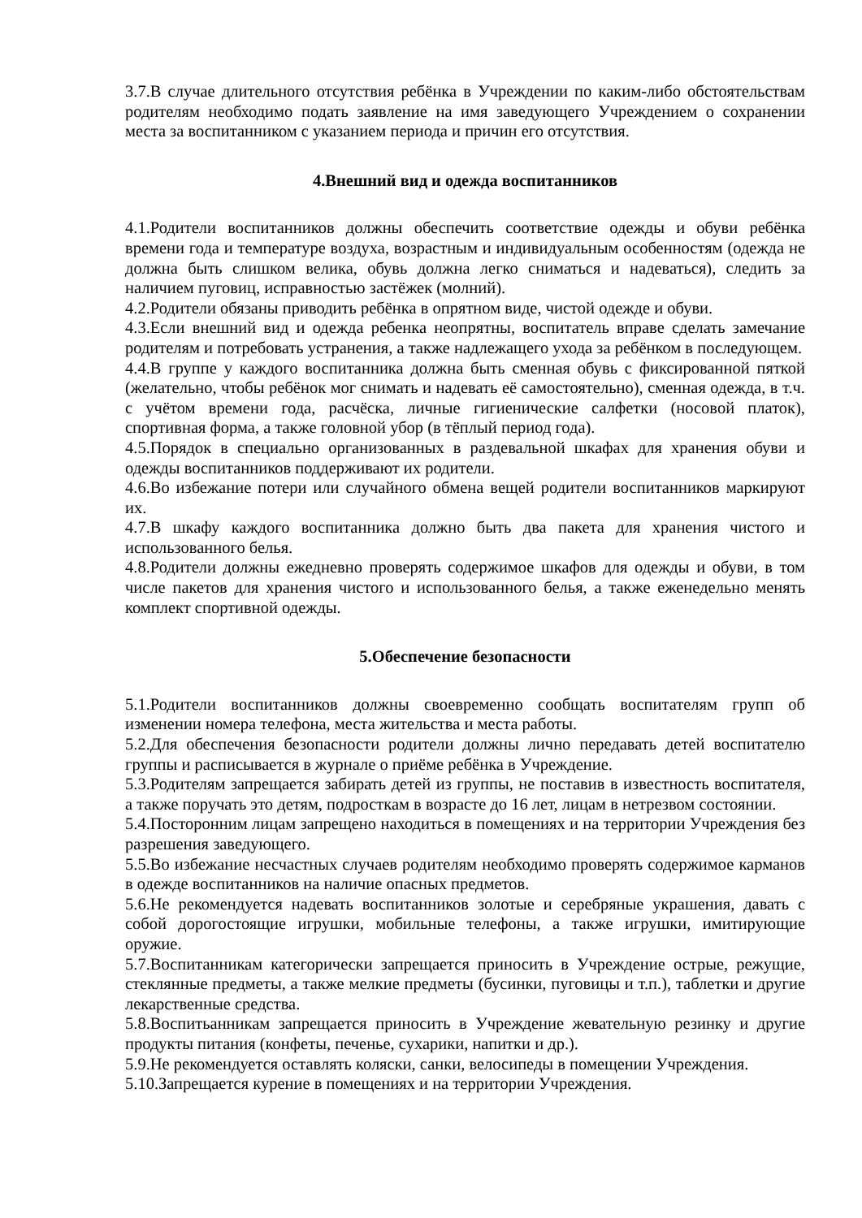3.7.В случае длительного отсутствия ребёнка в Учреждении по каким-либо обстоятельствам родителям необходимо подать заявление на имя заведующего Учреждением о сохранении места за воспитанником с указанием периода и причин его отсутствия.
4.Внешний вид и одежда воспитанников
4.1.Родители воспитанников должны обеспечить соответствие одежды и обуви ребёнка времени года и температуре воздуха, возрастным и индивидуальным особенностям (одежда не должна быть слишком велика, обувь должна легко сниматься и надеваться), следить за наличием пуговиц, исправностью застёжек (молний).
4.2.Родители обязаны приводить ребёнка в опрятном виде, чистой одежде и обуви.
4.3.Если внешний вид и одежда ребенка неопрятны, воспитатель вправе сделать замечание родителям и потребовать устранения, а также надлежащего ухода за ребёнком в последующем.
4.4.В группе у каждого воспитанника должна быть сменная обувь с фиксированной пяткой (желательно, чтобы ребёнок мог снимать и надевать её самостоятельно), сменная одежда, в т.ч. с учётом времени года, расчёска, личные гигиенические салфетки (носовой платок), спортивная форма, а также головной убор (в тёплый период года).
4.5.Порядок в специально организованных в раздевальной шкафах для хранения обуви и одежды воспитанников поддерживают их родители.
4.6.Во избежание потери или случайного обмена вещей родители воспитанников маркируют их.
4.7.В шкафу каждого воспитанника должно быть два пакета для хранения чистого и использованного белья.
4.8.Родители должны ежедневно проверять содержимое шкафов для одежды и обуви, в том числе пакетов для хранения чистого и использованного белья, а также еженедельно менять комплект спортивной одежды.
5.Обеспечение безопасности
5.1.Родители воспитанников должны своевременно сообщать воспитателям групп об изменении номера телефона, места жительства и места работы.
5.2.Для обеспечения безопасности родители должны лично передавать детей воспитателю группы и расписывается в журнале о приёме ребёнка в Учреждение.
5.3.Родителям запрещается забирать детей из группы, не поставив в известность воспитателя, а также поручать это детям, подросткам в возрасте до 16 лет, лицам в нетрезвом состоянии.
5.4.Посторонним лицам запрещено находиться в помещениях и на территории Учреждения без разрешения заведующего.
5.5.Во избежание несчастных случаев родителям необходимо проверять содержимое карманов в одежде воспитанников на наличие опасных предметов.
5.6.Не рекомендуется надевать воспитанников золотые и серебряные украшения, давать с собой дорогостоящие игрушки, мобильные телефоны, а также игрушки, имитирующие оружие.
5.7.Воспитанникам категорически запрещается приносить в Учреждение острые, режущие, стеклянные предметы, а также мелкие предметы (бусинки, пуговицы и т.п.), таблетки и другие лекарственные средства.
5.8.Воспитьанникам запрещается приносить в Учреждение жевательную резинку и другие продукты питания (конфеты, печенье, сухарики, напитки и др.).
5.9.Не рекомендуется оставлять коляски, санки, велосипеды в помещении Учреждения.
5.10.Запрещается курение в помещениях и на территории Учреждения.